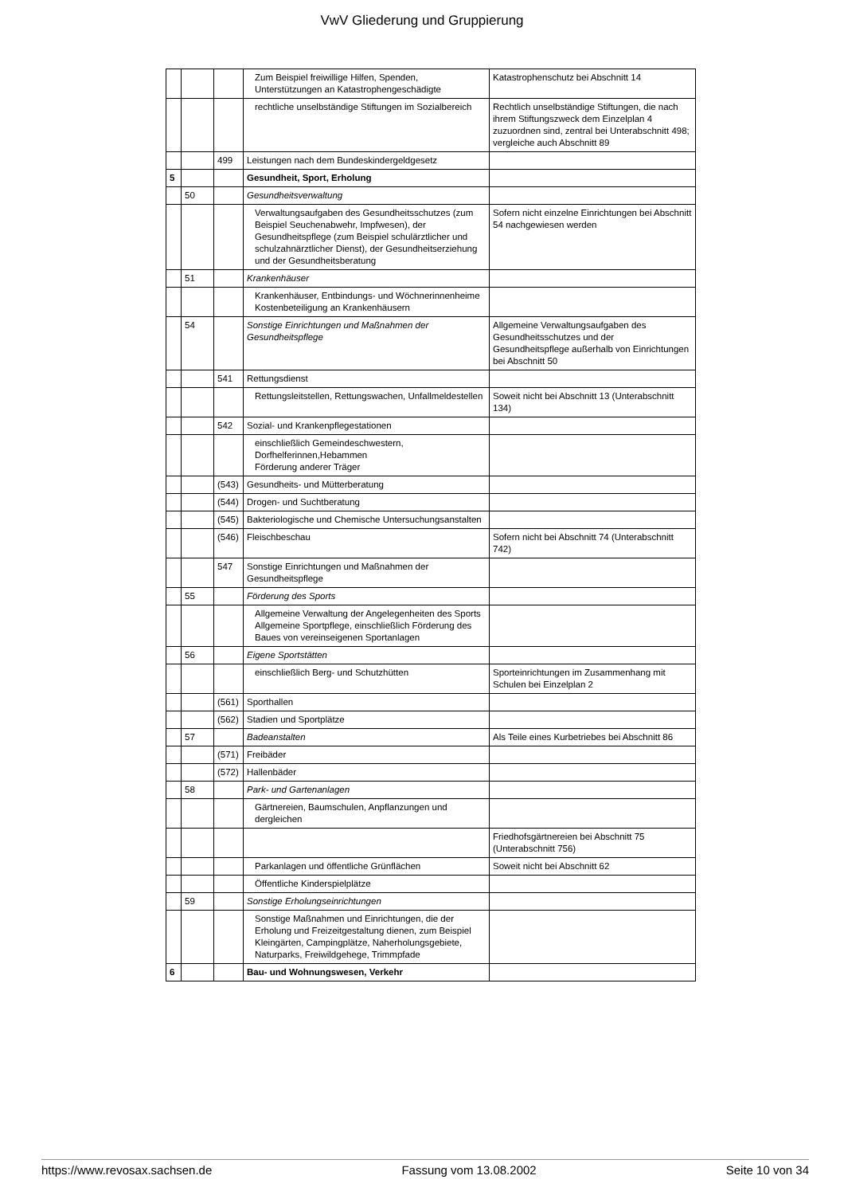VwV Gliederung und Gruppierung
| | | | Zum Beispiel freiwillige Hilfen, Spenden, Unterstützungen an Katastrophengeschädigte | Katastrophenschutz bei Abschnitt 14 |
| | | | rechtliche unselbständige Stiftungen im Sozialbereich | Rechtlich unselbständige Stiftungen, die nach ihrem Stiftungszweck dem Einzelplan 4 zuzuordnen sind, zentral bei Unterabschnitt 498; vergleiche auch Abschnitt 89 |
| | | 499 | Leistungen nach dem Bundeskindergeldgesetz | |
| 5 | | | Gesundheit, Sport, Erholung | |
| | 50 | | Gesundheitsverwaltung | |
| | | | Verwaltungsaufgaben des Gesundheitsschutzes (zum Beispiel Seuchenabwehr, Impfwesen), der Gesundheitspflege (zum Beispiel schulärztlicher und schulzahnärztlicher Dienst), der Gesundheitserziehung und der Gesundheitsberatung | Sofern nicht einzelne Einrichtungen bei Abschnitt 54 nachgewiesen werden |
| | 51 | | Krankenhäuser | |
| | | | Krankenhäuser, Entbindungs- und Wöchnerinnenheime Kostenbeteiligung an Krankenhäusern | |
| | 54 | | Sonstige Einrichtungen und Maßnahmen der Gesundheitspflege | Allgemeine Verwaltungsaufgaben des Gesundheitsschutzes und der Gesundheitspflege außerhalb von Einrichtungen bei Abschnitt 50 |
| | | 541 | Rettungsdienst | |
| | | | Rettungsleitstellen, Rettungswachen, Unfallmeldestellen | Soweit nicht bei Abschnitt 13 (Unterabschnitt 134) |
| | | 542 | Sozial- und Krankenpflegestationen | |
| | | | einschließlich Gemeindeschwestern, Dorfhelferinnen,Hebammen Förderung anderer Träger | |
| | | (543) | Gesundheits- und Mütterberatung | |
| | | (544) | Drogen- und Suchtberatung | |
| | | (545) | Bakteriologische und Chemische Untersuchungsanstalten | |
| | | (546) | Fleischbeschau | Sofern nicht bei Abschnitt 74 (Unterabschnitt 742) |
| | | 547 | Sonstige Einrichtungen und Maßnahmen der Gesundheitspflege | |
| | 55 | | Förderung des Sports | |
| | | | Allgemeine Verwaltung der Angelegenheiten des Sports Allgemeine Sportpflege, einschließlich Förderung des Baues von vereinseigenen Sportanlagen | |
| | 56 | | Eigene Sportstätten | |
| | | | einschließlich Berg- und Schutzhütten | Sporteinrichtungen im Zusammenhang mit Schulen bei Einzelplan 2 |
| | | (561) | Sporthallen | |
| | | (562) | Stadien und Sportplätze | |
| | 57 | | Badeanstalten | Als Teile eines Kurbetriebes bei Abschnitt 86 |
| | | (571) | Freibäder | |
| | | (572) | Hallenbäder | |
| | 58 | | Park- und Gartenanlagen | |
| | | | Gärtnereien, Baumschulen, Anpflanzungen und dergleichen | |
| | | | | Friedhofsgärtnereien bei Abschnitt 75 (Unterabschnitt 756) |
| | | | Parkanlagen und öffentliche Grünflächen | Soweit nicht bei Abschnitt 62 |
| | | | Öffentliche Kinderspielplätze | |
| | 59 | | Sonstige Erholungseinrichtungen | |
| | | | Sonstige Maßnahmen und Einrichtungen, die der Erholung und Freizeitgestaltung dienen, zum Beispiel Kleingärten, Campingplätze, Naherholungsgebiete, Naturparks, Freiwildgehege, Trimmpfade | |
| 6 | | | Bau- und Wohnungswesen, Verkehr | |
https://www.revosax.sachsen.de Fassung vom 13.08.2002 Seite 10 von 34